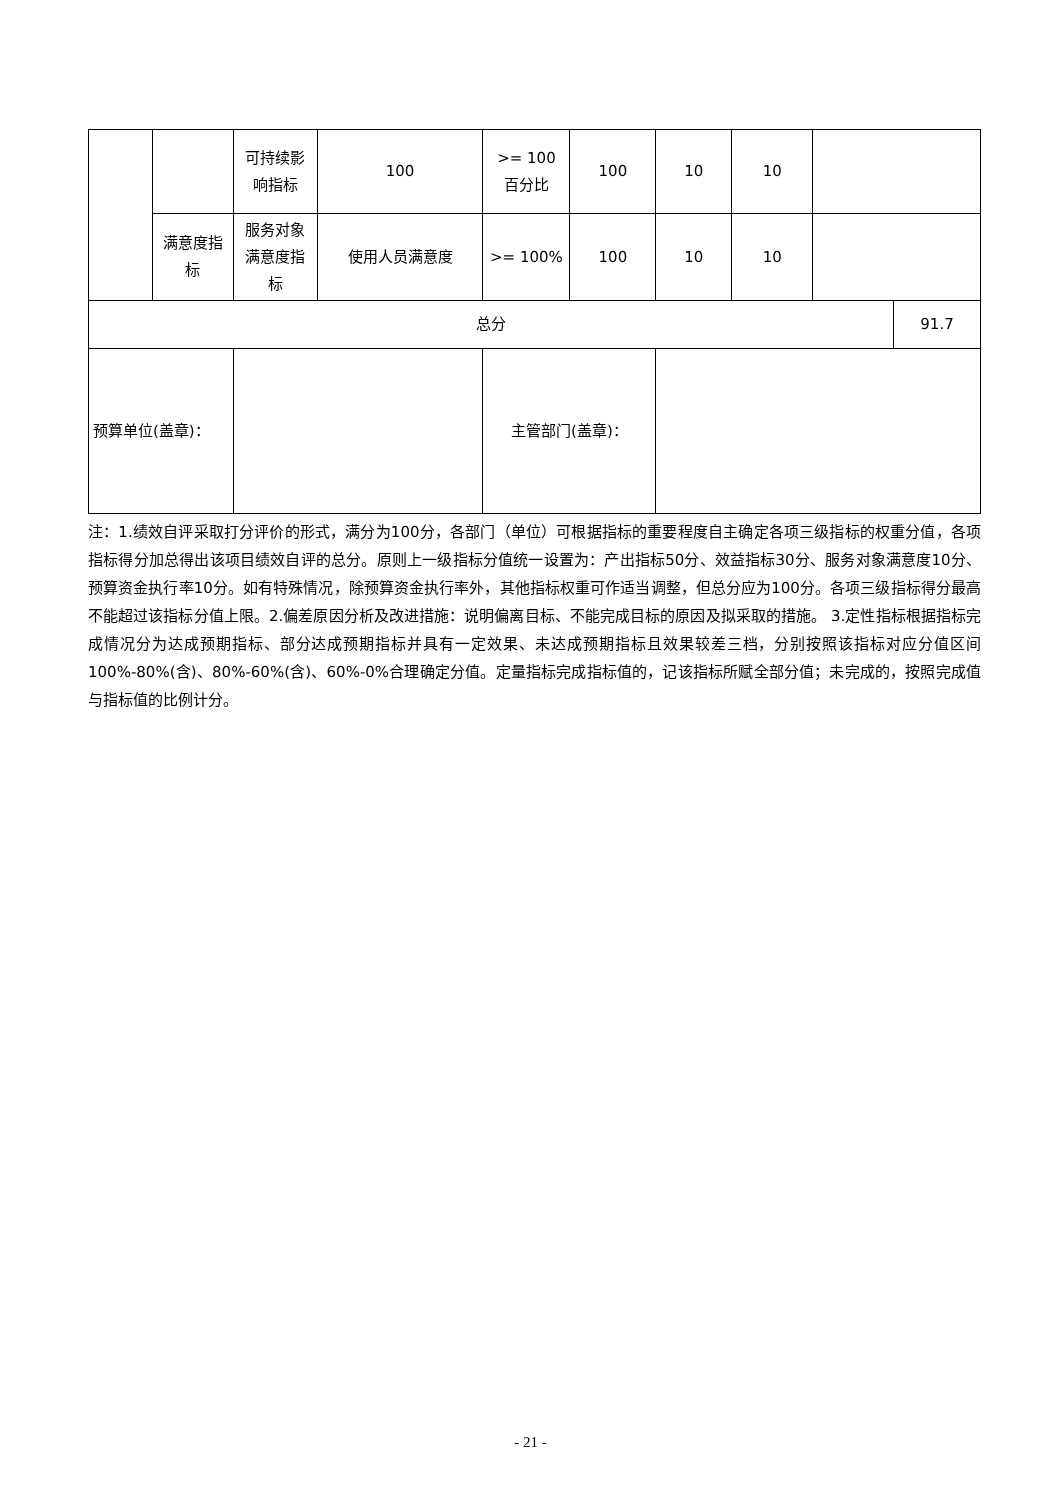| | | 可持续影响指标 | 100 | >= 100 百分比 | 100 | 10 | 10 | | |
| | 满意度指标 | 服务对象满意度指标 | 使用人员满意度 | >= 100% | 100 | 10 | 10 | | |
| 总分 | | | | | | | | | 91.7 |
| 预算单位(盖章)： | | | | 主管部门(盖章)： | | | | | |
注：1.绩效自评采取打分评价的形式，满分为100分，各部门（单位）可根据指标的重要程度自主确定各项三级指标的权重分值，各项指标得分加总得出该项目绩效自评的总分。原则上一级指标分值统一设置为：产出指标50分、效益指标30分、服务对象满意度10分、预算资金执行率10分。如有特殊情况，除预算资金执行率外，其他指标权重可作适当调整，但总分应为100分。各项三级指标得分最高不能超过该指标分值上限。2.偏差原因分析及改进措施：说明偏离目标、不能完成目标的原因及拟采取的措施。 3.定性指标根据指标完成情况分为达成预期指标、部分达成预期指标并具有一定效果、未达成预期指标且效果较差三档，分别按照该指标对应分值区间100%-80%(含)、80%-60%(含)、60%-0%合理确定分值。定量指标完成指标值的，记该指标所赋全部分值；未完成的，按照完成值与指标值的比例计分。
- 21 -